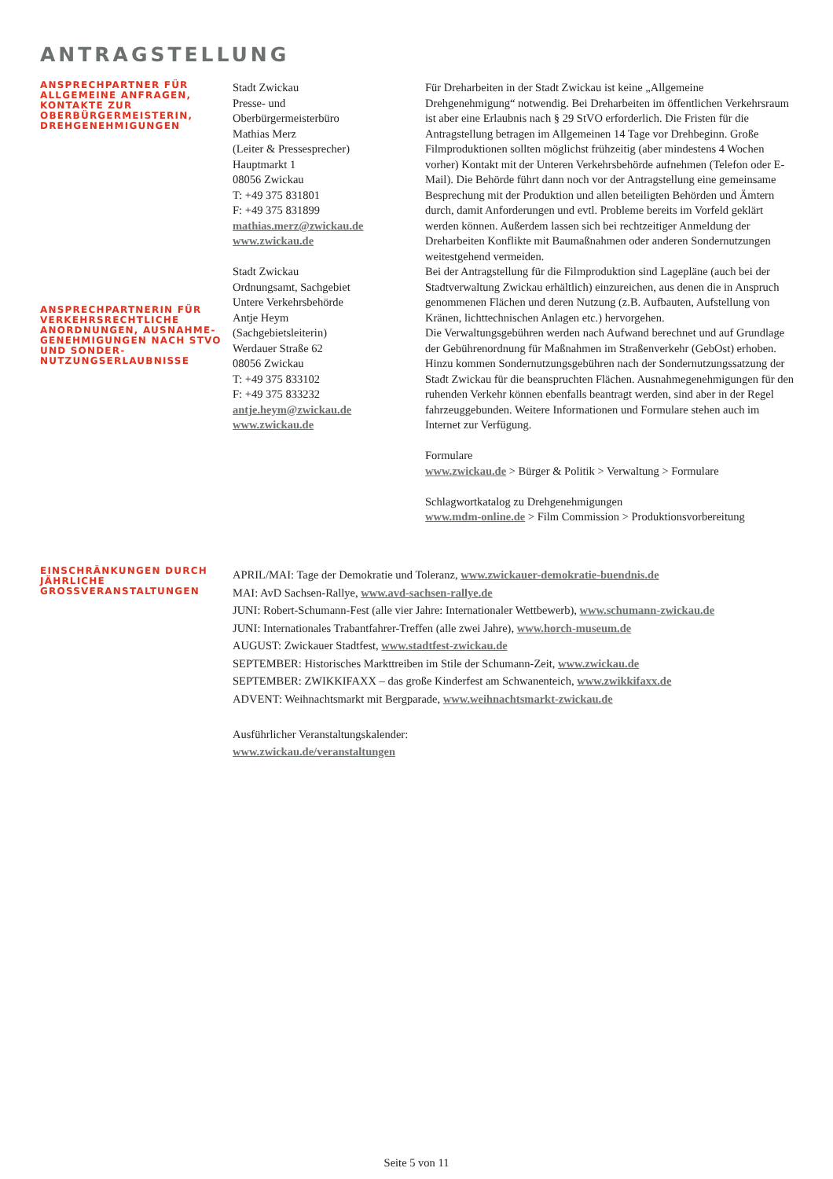ANTRAGSTELLUNG
ANSPRECHPARTNER FÜR ALLGEMEINE ANFRAGEN, KONTAKTE ZUR OBERBÜRGERMEISTERIN, DREHGENEHMIGUNGEN
ANSPRECHPARTNERIN FÜR VERKEHRSRECHTLICHE ANORDNUNGEN, AUSNAHME-GENEHMIGUNGEN NACH STVO UND SONDER-NUTZUNGSERLAUBNISSE
Stadt Zwickau
Presse- und
Oberbürgermeisterbüro
Mathias Merz
(Leiter & Pressesprecher)
Hauptmarkt 1
08056 Zwickau
T: +49 375 831801
F: +49 375 831899
mathias.merz@zwickau.de
www.zwickau.de
Stadt Zwickau
Ordnungsamt, Sachgebiet
Untere Verkehrsbehörde
Antje Heym
(Sachgebietsleiterin)
Werdauer Straße 62
08056 Zwickau
T: +49 375 833102
F: +49 375 833232
antje.heym@zwickau.de
www.zwickau.de
Für Dreharbeiten in der Stadt Zwickau ist keine „Allgemeine Drehgenehmigung“ notwendig. Bei Dreharbeiten im öffentlichen Verkehrsraum ist aber eine Erlaubnis nach § 29 StVO erforderlich. Die Fristen für die Antragstellung betragen im Allgemeinen 14 Tage vor Drehbeginn. Große Filmproduktionen sollten möglichst frühzeitig (aber mindestens 4 Wochen vorher) Kontakt mit der Unteren Verkehrsbehörde aufnehmen (Telefon oder E-Mail). Die Behörde führt dann noch vor der Antragstellung eine gemeinsame Besprechung mit der Produktion und allen beteiligten Behörden und Ämtern durch, damit Anforderungen und evtl. Probleme bereits im Vorfeld geklärt werden können. Außerdem lassen sich bei rechtzeitiger Anmeldung der Dreharbeiten Konflikte mit Baumaßnahmen oder anderen Sondernutzungen weitestgehend vermeiden.
Bei der Antragstellung für die Filmproduktion sind Lagepläne (auch bei der Stadtverwaltung Zwickau erhältlich) einzureichen, aus denen die in Anspruch genommenen Flächen und deren Nutzung (z.B. Aufbauten, Aufstellung von Kränen, lichttechnischen Anlagen etc.) hervorgehen.
Die Verwaltungsgebühren werden nach Aufwand berechnet und auf Grundlage der Gebührenordnung für Maßnahmen im Straßenverkehr (GebOst) erhoben. Hinzu kommen Sondernutzungsgebühren nach der Sondernutzungssatzung der Stadt Zwickau für die beanspruchten Flächen. Ausnahmegenehmigungen für den ruhenden Verkehr können ebenfalls beantragt werden, sind aber in der Regel fahrzeuggebunden. Weitere Informationen und Formulare stehen auch im Internet zur Verfügung.
Formulare
www.zwickau.de > Bürger & Politik > Verwaltung > Formulare
Schlagwortkatalog zu Drehgenehmigungen
www.mdm-online.de > Film Commission > Produktionsvorbereitung
EINSCHRÄNKUNGEN DURCH JÄHRLICHE GROSSVERANSTALTUNGEN
APRIL/MAI: Tage der Demokratie und Toleranz, www.zwickauer-demokratie-buendnis.de
MAI: AvD Sachsen-Rallye, www.avd-sachsen-rallye.de
JUNI: Robert-Schumann-Fest (alle vier Jahre: Internationaler Wettbewerb), www.schumann-zwickau.de
JUNI: Internationales Trabantfahrer-Treffen (alle zwei Jahre), www.horch-museum.de
AUGUST: Zwickauer Stadtfest, www.stadtfest-zwickau.de
SEPTEMBER: Historisches Markttreiben im Stile der Schumann-Zeit, www.zwickau.de
SEPTEMBER: ZWIKKIFAXX – das große Kinderfest am Schwanenteich, www.zwikkifaxx.de
ADVENT: Weihnachtsmarkt mit Bergparade, www.weihnachtsmarkt-zwickau.de
Ausführlicher Veranstaltungskalender:
www.zwickau.de/veranstaltungen
Seite 5 von 11